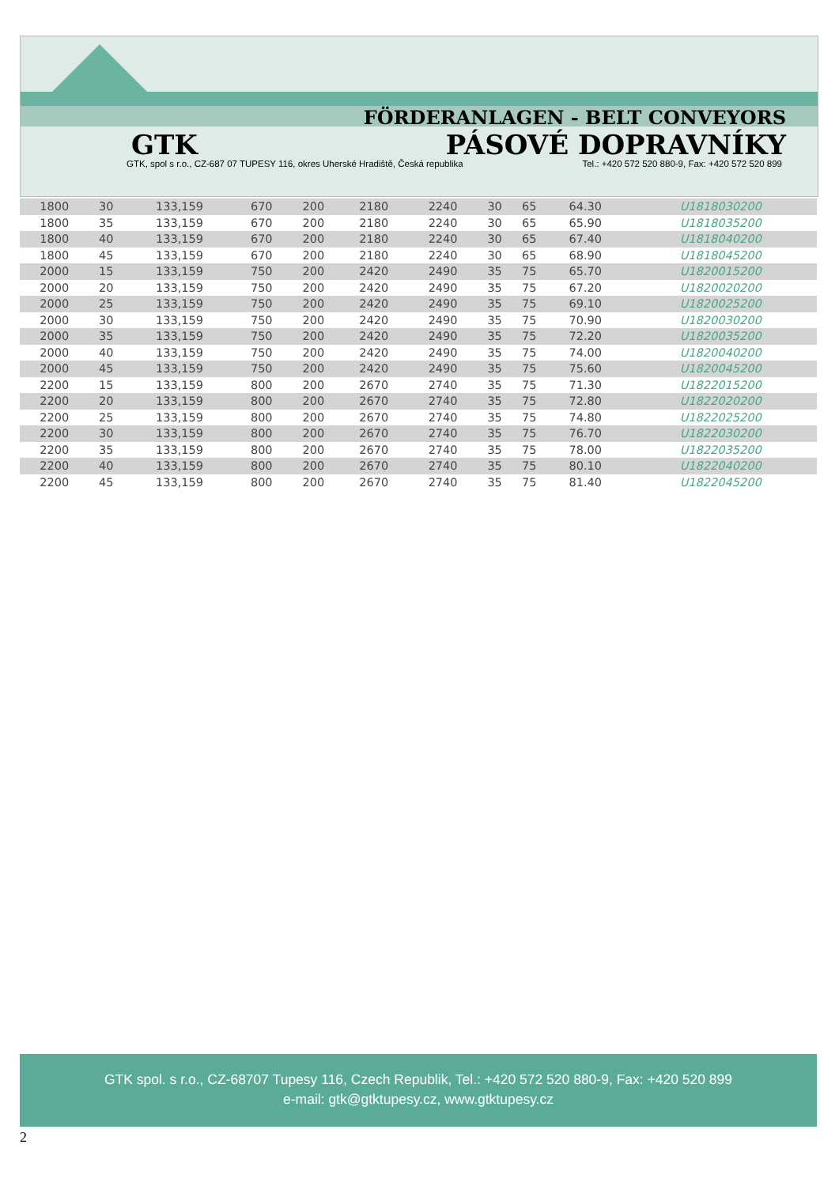FÖRDERANLAGEN - BELT CONVEYORS
GTK PÁSOVÉ DOPRAVNÍKY
GTK, spol s r.o., CZ-687 07 TUPESY 116, okres Uherské Hradiště, Česká republika Tel.: +420 572 520 880-9, Fax: +420 572 520 899
| 1800 | 30 | 133,159 | 670 | 200 | 2180 | 2240 | 30 | 65 | 64.30 | U1818030200 |
| 1800 | 35 | 133,159 | 670 | 200 | 2180 | 2240 | 30 | 65 | 65.90 | U1818035200 |
| 1800 | 40 | 133,159 | 670 | 200 | 2180 | 2240 | 30 | 65 | 67.40 | U1818040200 |
| 1800 | 45 | 133,159 | 670 | 200 | 2180 | 2240 | 30 | 65 | 68.90 | U1818045200 |
| 2000 | 15 | 133,159 | 750 | 200 | 2420 | 2490 | 35 | 75 | 65.70 | U1820015200 |
| 2000 | 20 | 133,159 | 750 | 200 | 2420 | 2490 | 35 | 75 | 67.20 | U1820020200 |
| 2000 | 25 | 133,159 | 750 | 200 | 2420 | 2490 | 35 | 75 | 69.10 | U1820025200 |
| 2000 | 30 | 133,159 | 750 | 200 | 2420 | 2490 | 35 | 75 | 70.90 | U1820030200 |
| 2000 | 35 | 133,159 | 750 | 200 | 2420 | 2490 | 35 | 75 | 72.20 | U1820035200 |
| 2000 | 40 | 133,159 | 750 | 200 | 2420 | 2490 | 35 | 75 | 74.00 | U1820040200 |
| 2000 | 45 | 133,159 | 750 | 200 | 2420 | 2490 | 35 | 75 | 75.60 | U1820045200 |
| 2200 | 15 | 133,159 | 800 | 200 | 2670 | 2740 | 35 | 75 | 71.30 | U1822015200 |
| 2200 | 20 | 133,159 | 800 | 200 | 2670 | 2740 | 35 | 75 | 72.80 | U1822020200 |
| 2200 | 25 | 133,159 | 800 | 200 | 2670 | 2740 | 35 | 75 | 74.80 | U1822025200 |
| 2200 | 30 | 133,159 | 800 | 200 | 2670 | 2740 | 35 | 75 | 76.70 | U1822030200 |
| 2200 | 35 | 133,159 | 800 | 200 | 2670 | 2740 | 35 | 75 | 78.00 | U1822035200 |
| 2200 | 40 | 133,159 | 800 | 200 | 2670 | 2740 | 35 | 75 | 80.10 | U1822040200 |
| 2200 | 45 | 133,159 | 800 | 200 | 2670 | 2740 | 35 | 75 | 81.40 | U1822045200 |
GTK spol. s r.o., CZ-68707 Tupesy 116, Czech Republik, Tel.: +420 572 520 880-9, Fax: +420 520 899
e-mail: gtk@gtktupesy.cz, www.gtktupesy.cz
2